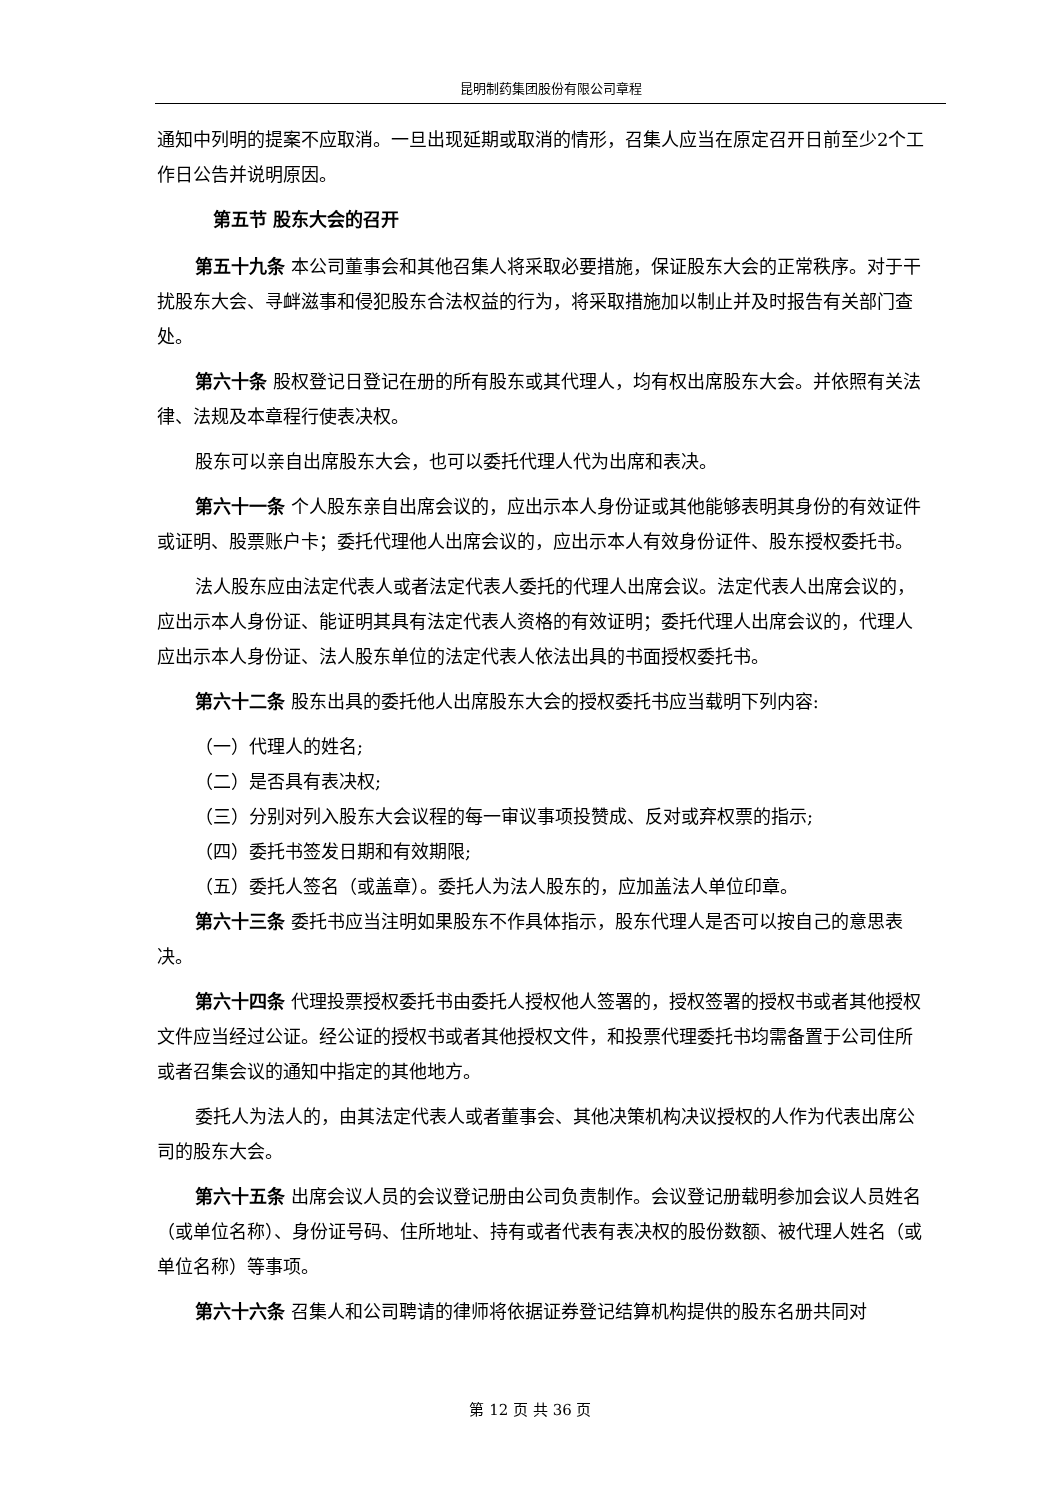昆明制药集团股份有限公司章程
通知中列明的提案不应取消。一旦出现延期或取消的情形，召集人应当在原定召开日前至少2个工作日公告并说明原因。
第五节 股东大会的召开
第五十九条 本公司董事会和其他召集人将采取必要措施，保证股东大会的正常秩序。对于干扰股东大会、寻衅滋事和侵犯股东合法权益的行为，将采取措施加以制止并及时报告有关部门查处。
第六十条 股权登记日登记在册的所有股东或其代理人，均有权出席股东大会。并依照有关法律、法规及本章程行使表决权。
股东可以亲自出席股东大会，也可以委托代理人代为出席和表决。
第六十一条 个人股东亲自出席会议的，应出示本人身份证或其他能够表明其身份的有效证件或证明、股票账户卡；委托代理他人出席会议的，应出示本人有效身份证件、股东授权委托书。
法人股东应由法定代表人或者法定代表人委托的代理人出席会议。法定代表人出席会议的，应出示本人身份证、能证明其具有法定代表人资格的有效证明；委托代理人出席会议的，代理人应出示本人身份证、法人股东单位的法定代表人依法出具的书面授权委托书。
第六十二条 股东出具的委托他人出席股东大会的授权委托书应当载明下列内容:
（一）代理人的姓名;
（二）是否具有表决权;
（三）分别对列入股东大会议程的每一审议事项投赞成、反对或弃权票的指示;
（四）委托书签发日期和有效期限;
（五）委托人签名（或盖章）。委托人为法人股东的，应加盖法人单位印章。
第六十三条 委托书应当注明如果股东不作具体指示，股东代理人是否可以按自己的意思表决。
第六十四条 代理投票授权委托书由委托人授权他人签署的，授权签署的授权书或者其他授权文件应当经过公证。经公证的授权书或者其他授权文件，和投票代理委托书均需备置于公司住所或者召集会议的通知中指定的其他地方。
委托人为法人的，由其法定代表人或者董事会、其他决策机构决议授权的人作为代表出席公司的股东大会。
第六十五条 出席会议人员的会议登记册由公司负责制作。会议登记册载明参加会议人员姓名（或单位名称）、身份证号码、住所地址、持有或者代表有表决权的股份数额、被代理人姓名（或单位名称）等事项。
第六十六条 召集人和公司聘请的律师将依据证券登记结算机构提供的股东名册共同对
第 12 页 共 36 页